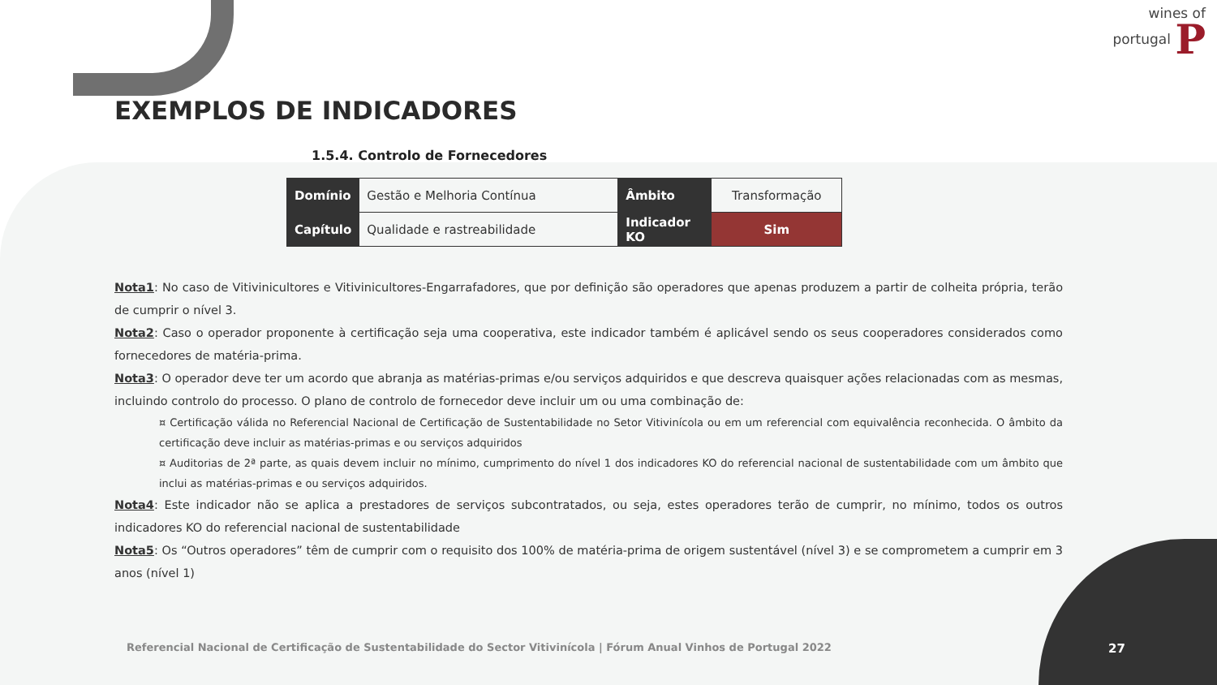wines of
portugal P
EXEMPLOS DE INDICADORES
1.5.4. Controlo de Fornecedores
| Domínio | Gestão e Melhoria Contínua | Âmbito | Transformação |
| Capítulo | Qualidade e rastreabilidade | Indicador KO | Sim |
Nota1: No caso de Vitivinicultores e Vitivinicultores-Engarrafadores, que por definição são operadores que apenas produzem a partir de colheita própria, terão de cumprir o nível 3.
Nota2: Caso o operador proponente à certificação seja uma cooperativa, este indicador também é aplicável sendo os seus cooperadores considerados como fornecedores de matéria-prima.
Nota3: O operador deve ter um acordo que abranja as matérias-primas e/ou serviços adquiridos e que descreva quaisquer ações relacionadas com as mesmas, incluindo controlo do processo. O plano de controlo de fornecedor deve incluir um ou uma combinação de:
¤ Certificação válida no Referencial Nacional de Certificação de Sustentabilidade no Setor Vitivinícola ou em um referencial com equivalência reconhecida. O âmbito da certificação deve incluir as matérias-primas e ou serviços adquiridos
¤ Auditorias de 2ª parte, as quais devem incluir no mínimo, cumprimento do nível 1 dos indicadores KO do referencial nacional de sustentabilidade com um âmbito que inclui as matérias-primas e ou serviços adquiridos.
Nota4: Este indicador não se aplica a prestadores de serviços subcontratados, ou seja, estes operadores terão de cumprir, no mínimo, todos os outros indicadores KO do referencial nacional de sustentabilidade
Nota5: Os “Outros operadores” têm de cumprir com o requisito dos 100% de matéria-prima de origem sustentável (nível 3) e se comprometem a cumprir em 3 anos (nível 1)
Referencial Nacional de Certificação de Sustentabilidade do Sector Vitivinícola | Fórum Anual Vinhos de Portugal 2022
27